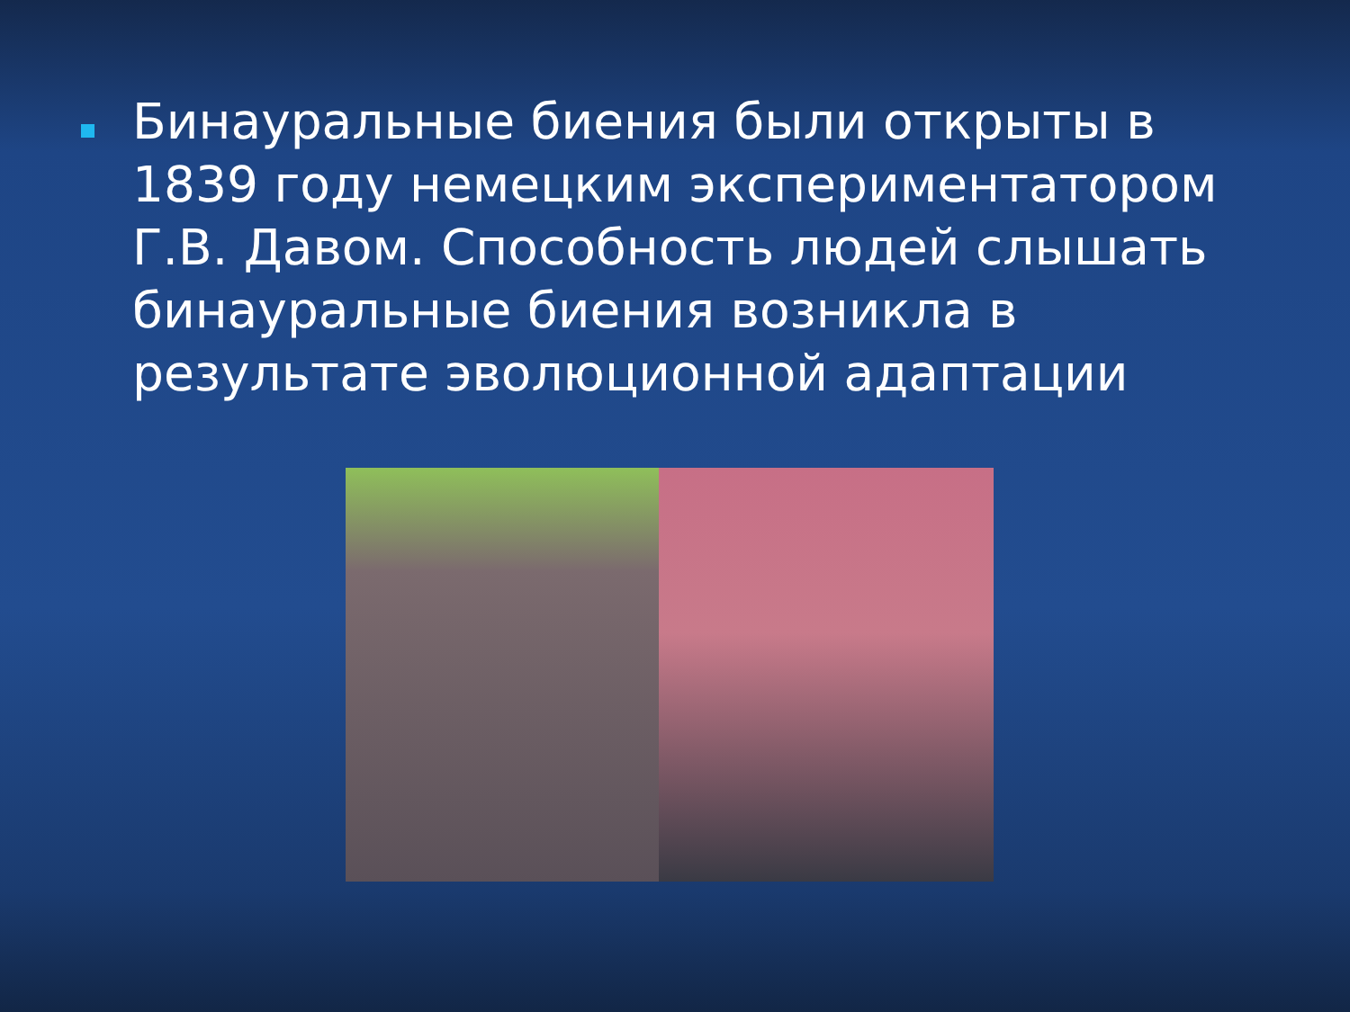Бинауральные биения были открыты в 1839 году немецким экспериментатором Г.В. Давом. Способность людей слышать бинауральные биения возникла в результате эволюционной адаптации